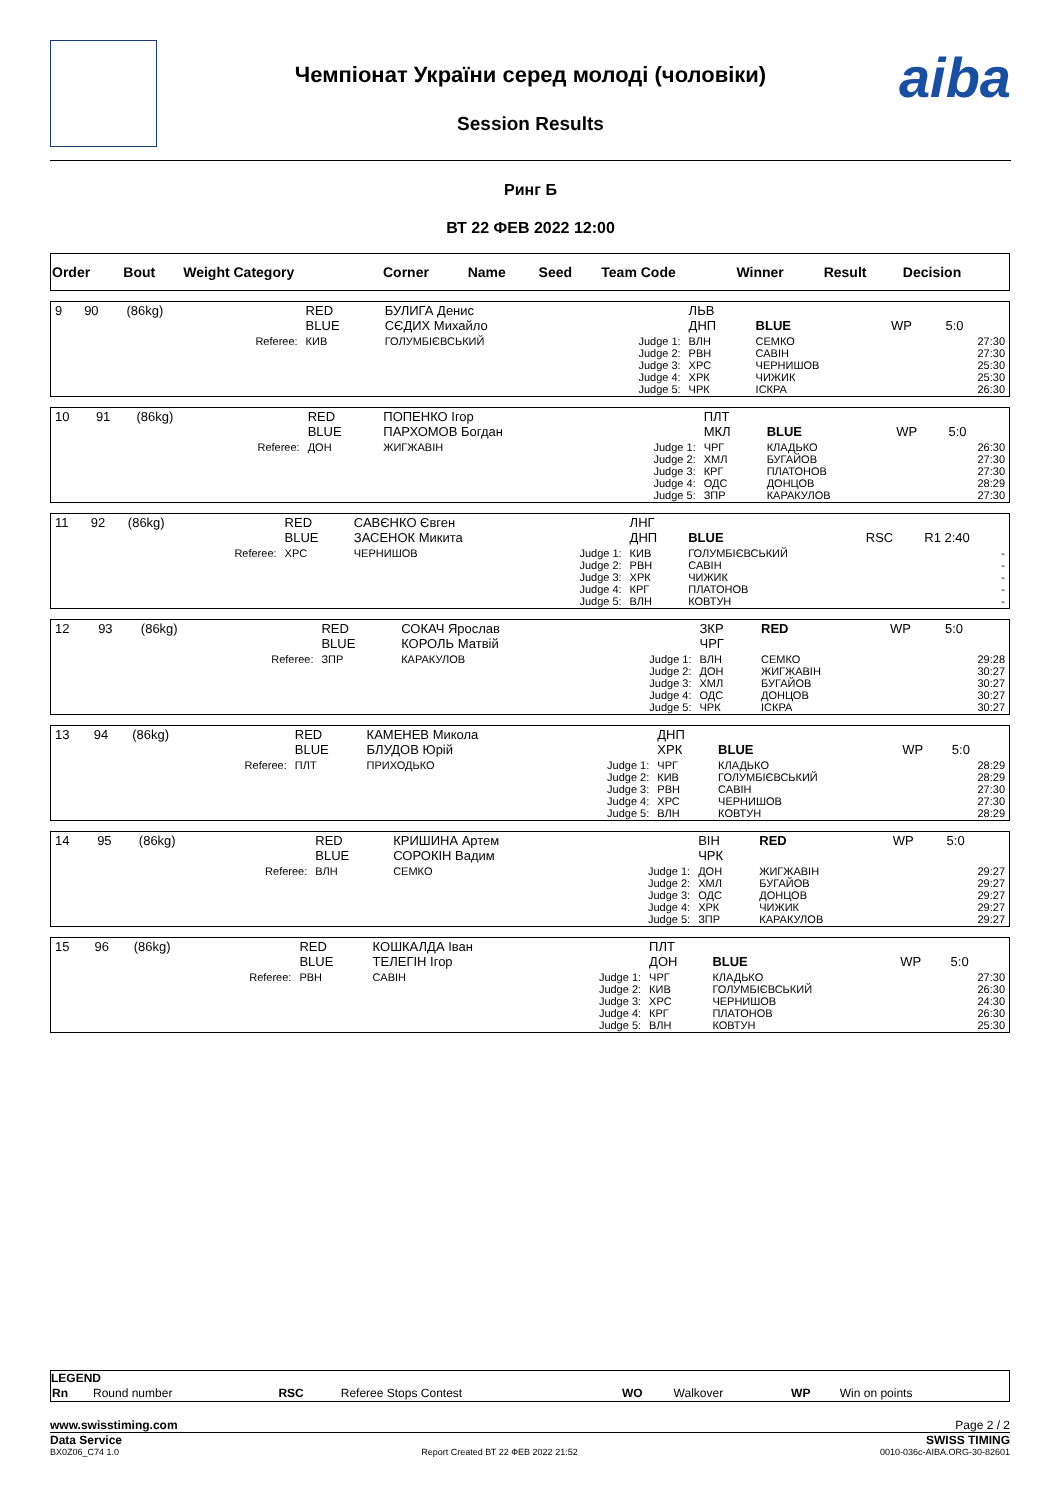Чемпіонат України серед молоді (чоловіки)
Session Results
aiba
Ринг Б
ВТ 22 ФЕВ 2022 12:00
| Order | Bout | Weight Category | Corner | Name | Seed | Team Code | Winner | Result | Decision |
| --- | --- | --- | --- | --- | --- | --- | --- | --- | --- |
| 9 | 90 | (86kg) | | RED BLUE | БУЛИГА Денис СЄДИХ Михайло | | ЛЬВ ДНП | BLUE | WP | 5:0 |
| | | | Referee: | КИВ | ГОЛУМБІЄВСЬКИЙ | Judge 1: Judge 2: Judge 3: Judge 4: Judge 5: | ВЛН РВН ХРС ХРК ЧРК | СЕМКО САВІН ЧЕРНИШОВ ЧИЖИК ІСКРА | | 27:30 27:30 25:30 25:30 26:30 |
| 10 | 91 | (86kg) | | RED BLUE | ПОПЕНКО Ігор ПАРХОМОВ Богдан | | ПЛТ МКЛ | BLUE | WP | 5:0 |
| | | | Referee: | ДОН | ЖИГЖАВІН | Judge 1: Judge 2: Judge 3: Judge 4: Judge 5: | ЧРГ ХМЛ КРГ ОДС ЗПР | КЛАДЬКО БУГАЙОВ ПЛАТОНОВ ДОНЦОВ КАРАКУЛОВ | | 26:30 27:30 27:30 28:29 27:30 |
| 11 | 92 | (86kg) | | RED BLUE | САВЄНКО Євген ЗАСЕНОК Микита | | ЛНГ ДНП | BLUE | RSC | R1 2:40 |
| | | | Referee: | ХРС | ЧЕРНИШОВ | Judge 1: Judge 2: Judge 3: Judge 4: Judge 5: | КИВ РВН ХРК КРГ ВЛН | ГОЛУМБІЄВСЬКИЙ САВІН ЧИЖИК ПЛАТОНОВ КОВТУН | | - - - - - |
| 12 | 93 | (86kg) | | RED BLUE | СОКАЧ Ярослав КОРОЛЬ Матвій | | ЗКР ЧРГ | RED | WP | 5:0 |
| | | | Referee: | ЗПР | КАРАКУЛОВ | Judge 1: Judge 2: Judge 3: Judge 4: Judge 5: | ВЛН ДОН ХМЛ ОДС ЧРК | СЕМКО ЖИГЖАВІН БУГАЙОВ ДОНЦОВ ІСКРА | | 29:28 30:27 30:27 30:27 30:27 |
| 13 | 94 | (86kg) | | RED BLUE | КАМЕНЕВ Микола БЛУДОВ Юрій | | ДНП ХРК | BLUE | WP | 5:0 |
| | | | Referee: | ПЛТ | ПРИХОДЬКО | Judge 1: Judge 2: Judge 3: Judge 4: Judge 5: | ЧРГ КИВ РВН ХРС ВЛН | КЛАДЬКО ГОЛУМБІЄВСЬКИЙ САВІН ЧЕРНИШОВ КОВТУН | | 28:29 28:29 27:30 27:30 28:29 |
| 14 | 95 | (86kg) | | RED BLUE | КРИШИНА Артем СОРОКІН Вадим | | ВІН ЧРК | RED | WP | 5:0 |
| | | | Referee: | ВЛН | СЕМКО | Judge 1: Judge 2: Judge 3: Judge 4: Judge 5: | ДОН ХМЛ ОДС ХРК ЗПР | ЖИГЖАВІН БУГАЙОВ ДОНЦОВ ЧИЖИК КАРАКУЛОВ | | 29:27 29:27 29:27 29:27 29:27 |
| 15 | 96 | (86kg) | | RED BLUE | КОШКАЛДА Іван ТЕЛЕГІН Ігор | | ПЛТ ДОН | BLUE | WP | 5:0 |
| | | | Referee: | РВН | САВІН | Judge 1: Judge 2: Judge 3: Judge 4: Judge 5: | ЧРГ КИВ ХРС КРГ ВЛН | КЛАДЬКО ГОЛУМБІЄВСЬКИЙ ЧЕРНИШОВ ПЛАТОНОВ КОВТУН | | 27:30 26:30 24:30 26:30 25:30 |
LEGEND
| Rn | Round number | RSC | Referee Stops Contest | WO | Walkover | WP | Win on points |
www.swisstiming.com Page 2 / 2
Data Service SWISS TIMING
BX0Z06_C74 1.0 Report Created ВТ 22 ФЕВ 2022 21:52 0010-036c-AIBA.ORG-30-82601